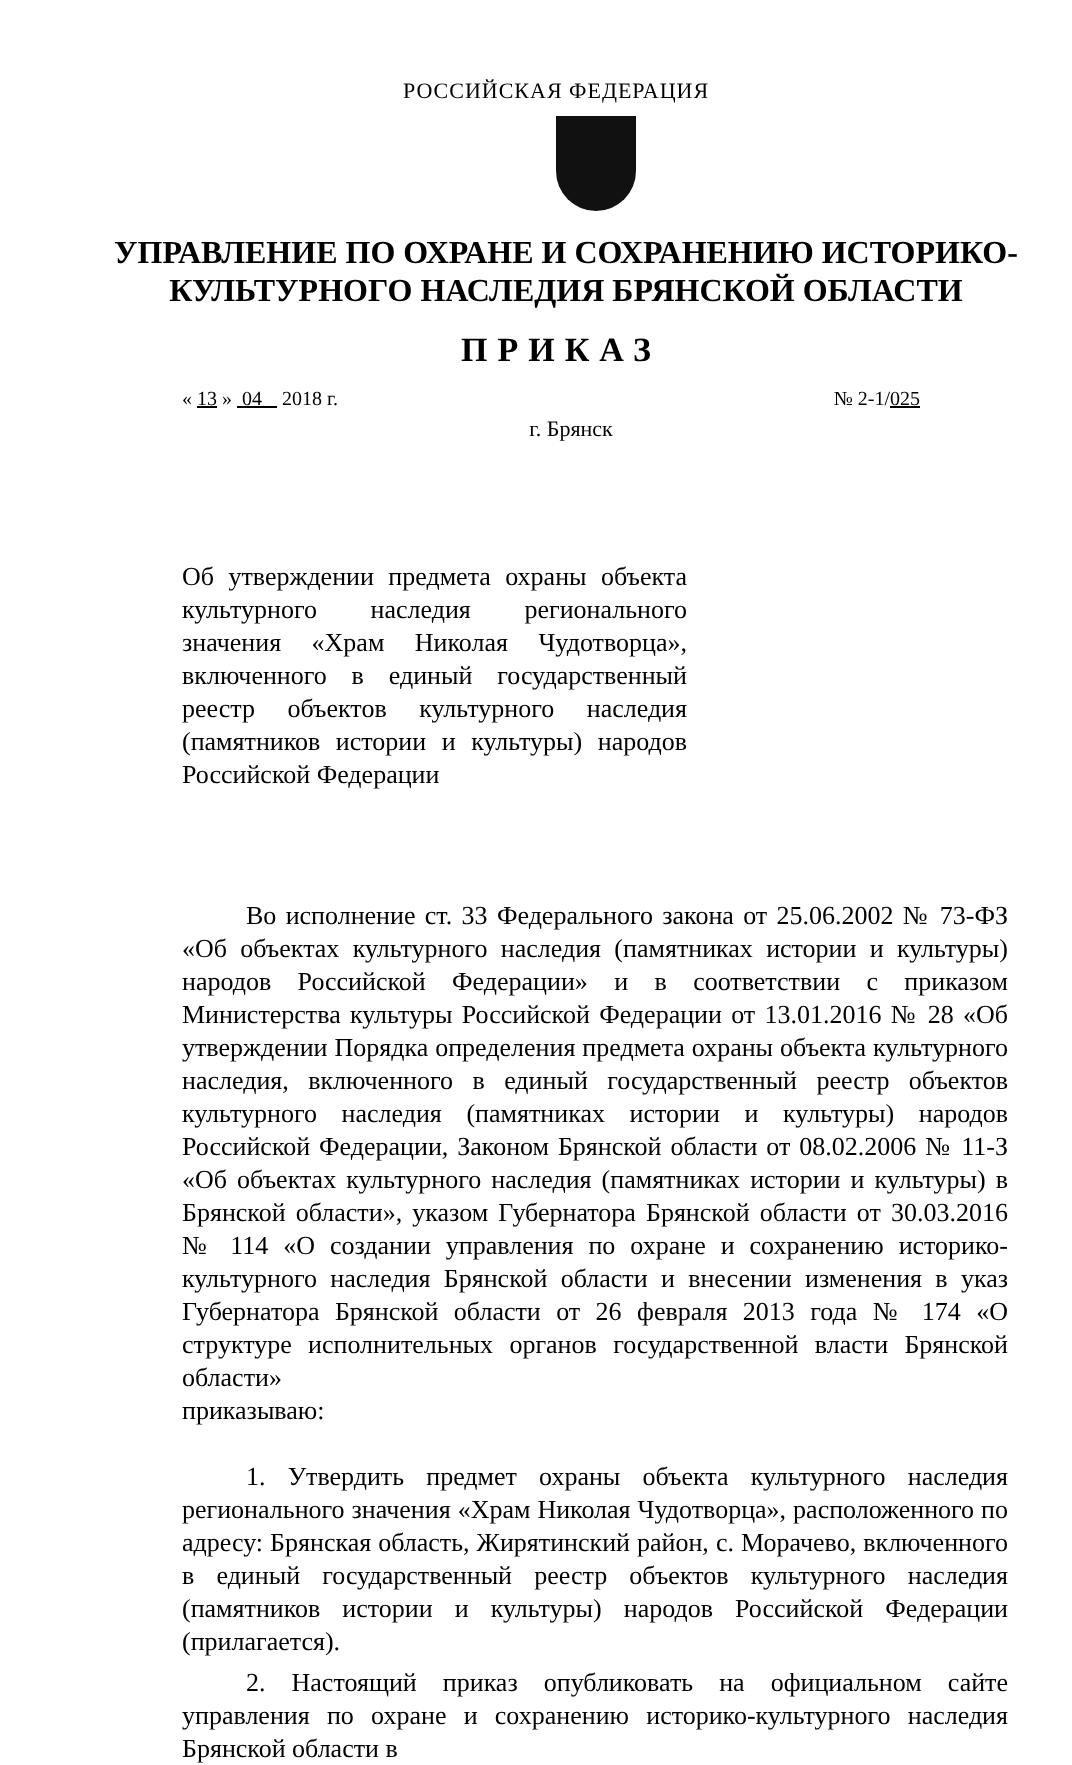РОССИЙСКАЯ ФЕДЕРАЦИЯ
УПРАВЛЕНИЕ ПО ОХРАНЕ И СОХРАНЕНИЮ ИСТОРИКО-
КУЛЬТУРНОГО НАСЛЕДИЯ БРЯНСКОЙ ОБЛАСТИ
ПРИКАЗ
« 13 » 04 2018 г. № 2-1/025
г. Брянск
Об утверждении предмета охраны объекта культурного наследия регионального значения «Храм Николая Чудотворца», включенного в единый государственный реестр объектов культурного наследия (памятников истории и культуры) народов Российской Федерации
Во исполнение ст. 33 Федерального закона от 25.06.2002 № 73-ФЗ «Об объектах культурного наследия (памятниках истории и культуры) народов Российской Федерации» и в соответствии с приказом Министерства культуры Российской Федерации от 13.01.2016 № 28 «Об утверждении Порядка определения предмета охраны объекта культурного наследия, включенного в единый государственный реестр объектов культурного наследия (памятниках истории и культуры) народов Российской Федерации, Законом Брянской области от 08.02.2006 № 11-З «Об объектах культурного наследия (памятниках истории и культуры) в Брянской области», указом Губернатора Брянской области от 30.03.2016 № 114 «О создании управления по охране и сохранению историко-культурного наследия Брянской области и внесении изменения в указ Губернатора Брянской области от 26 февраля 2013 года № 174 «О структуре исполнительных органов государственной власти Брянской области»
приказываю:
1. Утвердить предмет охраны объекта культурного наследия регионального значения «Храм Николая Чудотворца», расположенного по адресу: Брянская область, Жирятинский район, с. Морачево, включенного в единый государственный реестр объектов культурного наследия (памятников истории и культуры) народов Российской Федерации (прилагается).
2. Настоящий приказ опубликовать на официальном сайте управления по охране и сохранению историко-культурного наследия Брянской области в